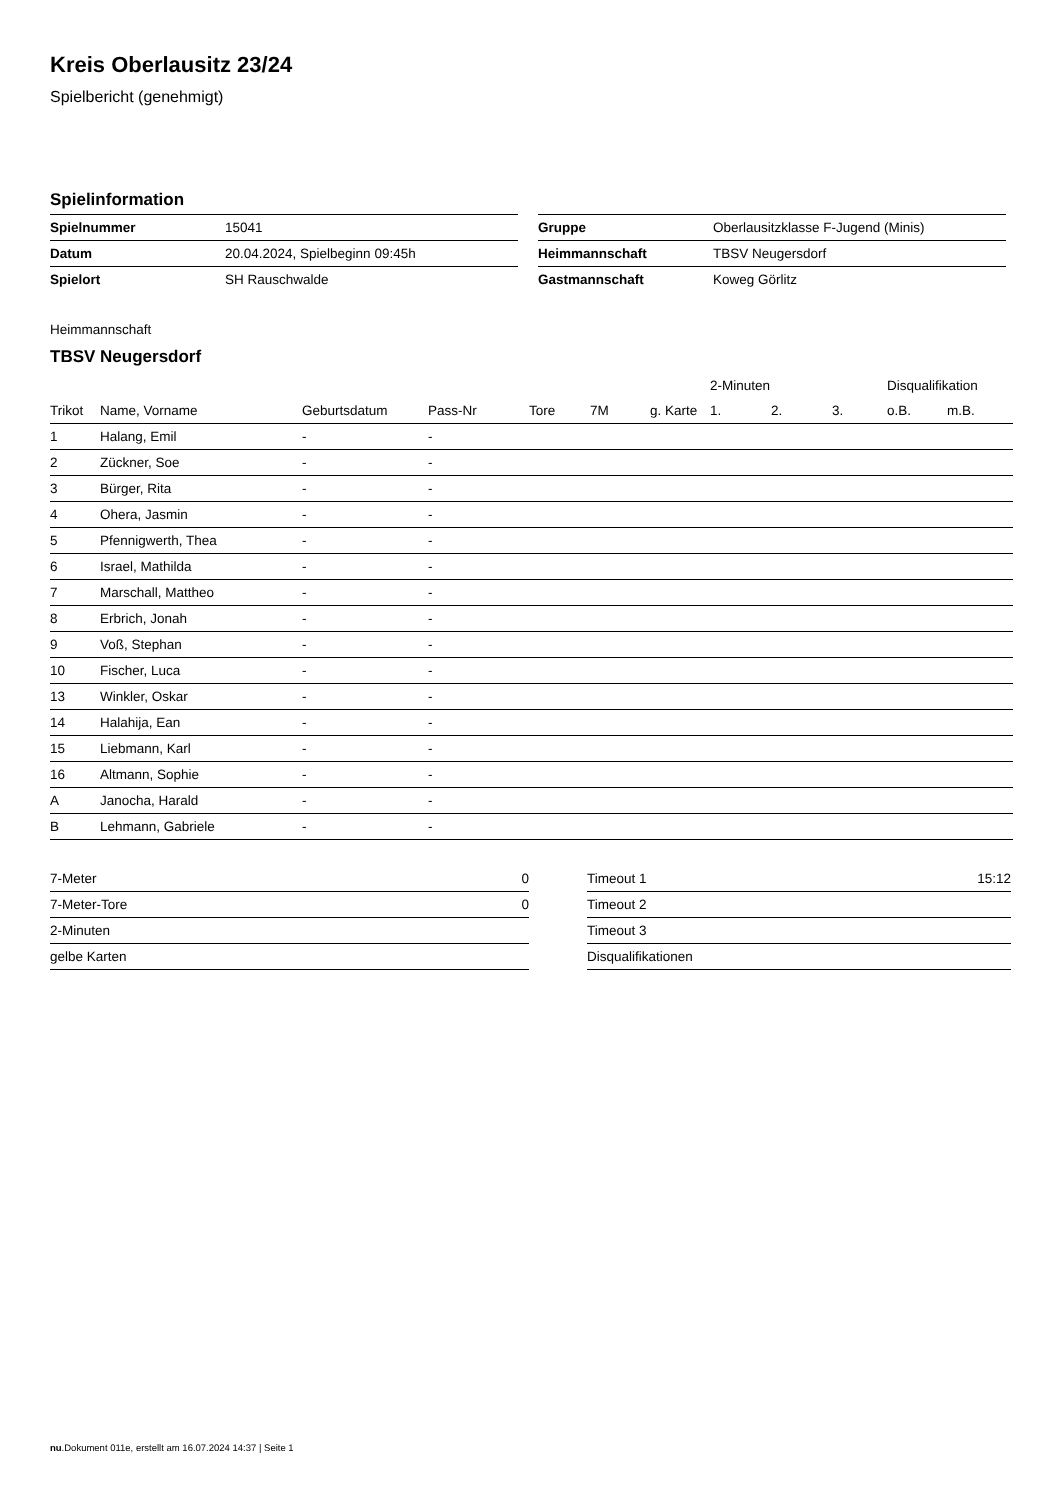Kreis Oberlausitz 23/24
Spielbericht (genehmigt)
Spielinformation
| Spielnummer | 15041 |
| Datum | 20.04.2024, Spielbeginn 09:45h |
| Spielort | SH Rauschwalde |
| Gruppe | Oberlausitzklasse F-Jugend (Minis) |
| Heimmannschaft | TBSV Neugersdorf |
| Gastmannschaft | Koweg Görlitz |
Heimmannschaft
TBSV Neugersdorf
| | | | | | | | 2-Minuten | | | Disqualifikation | |
| --- | --- | --- | --- | --- | --- | --- | --- | --- | --- | --- | --- |
| Trikot | Name, Vorname | Geburtsdatum | Pass-Nr | Tore | 7M | g. Karte | 1. | 2. | 3. | o.B. | m.B. |
| 1 | Halang, Emil | - | - | | | | | | | | |
| 2 | Zückner, Soe | - | - | | | | | | | | |
| 3 | Bürger, Rita | - | - | | | | | | | | |
| 4 | Ohera, Jasmin | - | - | | | | | | | | |
| 5 | Pfennigwerth, Thea | - | - | | | | | | | | |
| 6 | Israel, Mathilda | - | - | | | | | | | | |
| 7 | Marschall, Mattheo | - | - | | | | | | | | |
| 8 | Erbrich, Jonah | - | - | | | | | | | | |
| 9 | Voß, Stephan | - | - | | | | | | | | |
| 10 | Fischer, Luca | - | - | | | | | | | | |
| 13 | Winkler, Oskar | - | - | | | | | | | | |
| 14 | Halahija, Ean | - | - | | | | | | | | |
| 15 | Liebmann, Karl | - | - | | | | | | | | |
| 16 | Altmann, Sophie | - | - | | | | | | | | |
| A | Janocha, Harald | - | - | | | | | | | | |
| B | Lehmann, Gabriele | - | - | | | | | | | | |
| 7-Meter | 0 |
| 7-Meter-Tore | 0 |
| 2-Minuten | |
| gelbe Karten | |
| Timeout 1 | 15:12 |
| Timeout 2 | |
| Timeout 3 | |
| Disqualifikationen | |
nu.Dokument 011e, erstellt am 16.07.2024 14:37 | Seite 1